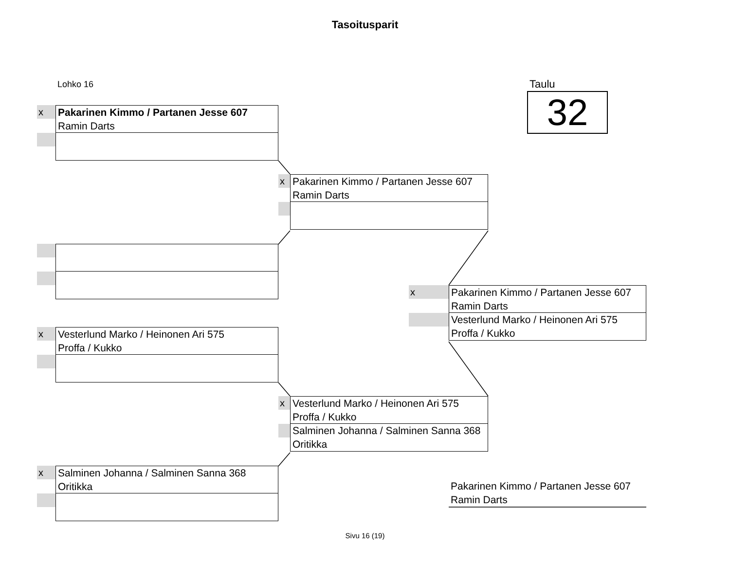Tasoitusparit
Lohko 16 Taulu
32
x
Pakarinen Kimmo / Partanen Jesse 607
Ramin Darts
x
Vesterlund Marko / Heinonen Ari 575
Proffa / Kukko
x
Salminen Johanna / Salminen Sanna 368
Oritikka
x
Pakarinen Kimmo / Partanen Jesse 607
Ramin Darts
x
Vesterlund Marko / Heinonen Ari 575
Proffa / Kukko
Salminen Johanna / Salminen Sanna 368
Oritikka
x
Pakarinen Kimmo / Partanen Jesse 607
Ramin Darts
Vesterlund Marko / Heinonen Ari 575
Proffa / Kukko
Pakarinen Kimmo / Partanen Jesse 607
Ramin Darts
Sivu 16 (19)